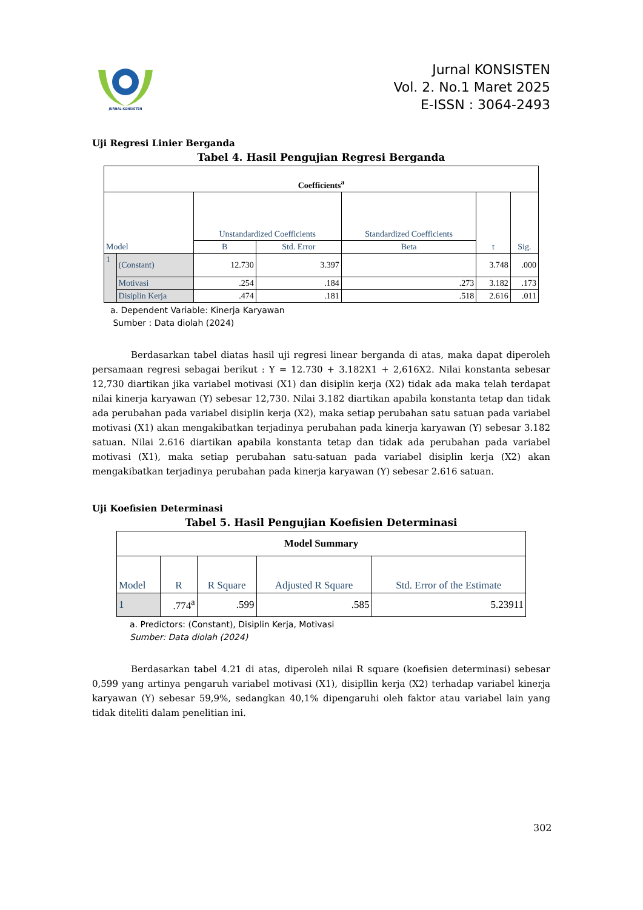JURNAL KONSISTEN
Jurnal KONSISTEN
Vol. 2. No.1 Maret 2025
E-ISSN : 3064-2493
Uji Regresi Linier Berganda
Tabel 4. Hasil Pengujian Regresi Berganda
| Coefficients<sup>a</sup> | | | | | | |
| --- | --- | --- | --- | --- | --- | --- |
| Model | | Unstandardized Coefficients | | Standardized Coefficients | t | Sig. |
| | | B | Std. Error | Beta | | |
| 1 | (Constant) | 12.730 | 3.397 | | 3.748 | .000 |
| | Motivasi | .254 | .184 | .273 | 3.182 | .173 |
| | Disiplin Kerja | .474 | .181 | .518 | 2.616 | .011 |
a. Dependent Variable: Kinerja Karyawan
Sumber : Data diolah (2024)
Berdasarkan tabel diatas hasil uji regresi linear berganda di atas, maka dapat diperoleh persamaan regresi sebagai berikut : Y = 12.730 + 3.182X1 + 2,616X2. Nilai konstanta sebesar 12,730 diartikan jika variabel motivasi (X1) dan disiplin kerja (X2) tidak ada maka telah terdapat nilai kinerja karyawan (Y) sebesar 12,730. Nilai 3.182 diartikan apabila konstanta tetap dan tidak ada perubahan pada variabel disiplin kerja (X2), maka setiap perubahan satu satuan pada variabel motivasi (X1) akan mengakibatkan terjadinya perubahan pada kinerja karyawan (Y) sebesar 3.182 satuan. Nilai 2.616 diartikan apabila konstanta tetap dan tidak ada perubahan pada variabel motivasi (X1), maka setiap perubahan satu-satuan pada variabel disiplin kerja (X2) akan mengakibatkan terjadinya perubahan pada kinerja karyawan (Y) sebesar 2.616 satuan.
Uji Koefisien Determinasi
Tabel 5. Hasil Pengujian Koefisien Determinasi
| Model Summary | | | | |
| --- | --- | --- | --- | --- |
| Model | R | R Square | Adjusted R Square | Std. Error of the Estimate |
| 1 | .774<sup>a</sup> | .599 | .585 | 5.23911 |
a. Predictors: (Constant), Disiplin Kerja, Motivasi
Sumber: Data diolah (2024)
Berdasarkan tabel 4.21 di atas, diperoleh nilai R square (koefisien determinasi) sebesar 0,599 yang artinya pengaruh variabel motivasi (X1), disipllin kerja (X2) terhadap variabel kinerja karyawan (Y) sebesar 59,9%, sedangkan 40,1% dipengaruhi oleh faktor atau variabel lain yang tidak diteliti dalam penelitian ini.
302